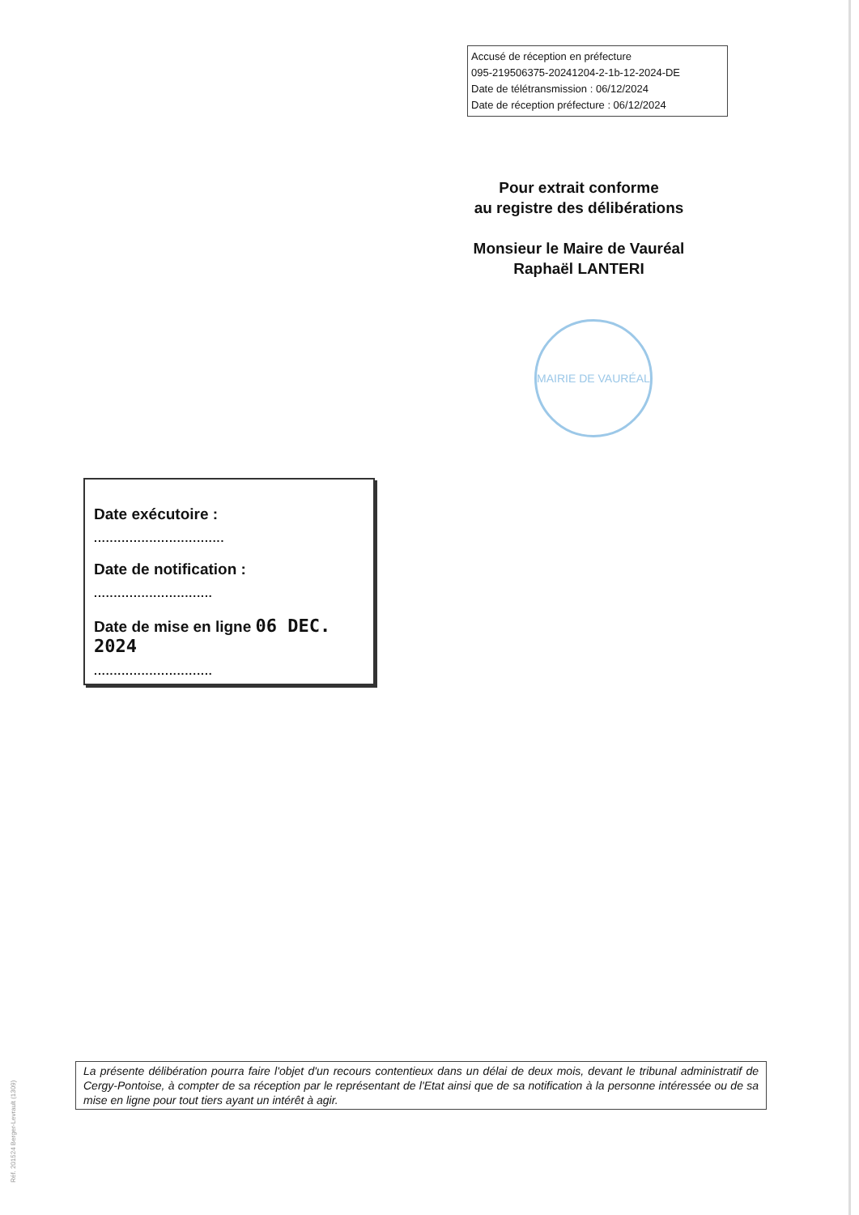Accusé de réception en préfecture
095-219506375-20241204-2-1b-12-2024-DE
Date de télétransmission : 06/12/2024
Date de réception préfecture : 06/12/2024
Pour extrait conforme
au registre des délibérations
Monsieur le Maire de Vauréal
Raphaël LANTERI
MAIRIE DE VAURÉAL
Date exécutoire :
.................................
Date de notification :
..............................
Date de mise en ligne 06 DEC. 2024
..............................
La présente délibération pourra faire l'objet d'un recours contentieux dans un délai de deux mois, devant le tribunal administratif de Cergy-Pontoise, à compter de sa réception par le représentant de l'Etat ainsi que de sa notification à la personne intéressée ou de sa mise en ligne pour tout tiers ayant un intérêt à agir.
Réf. 201524 Berger-Levrault (1309)